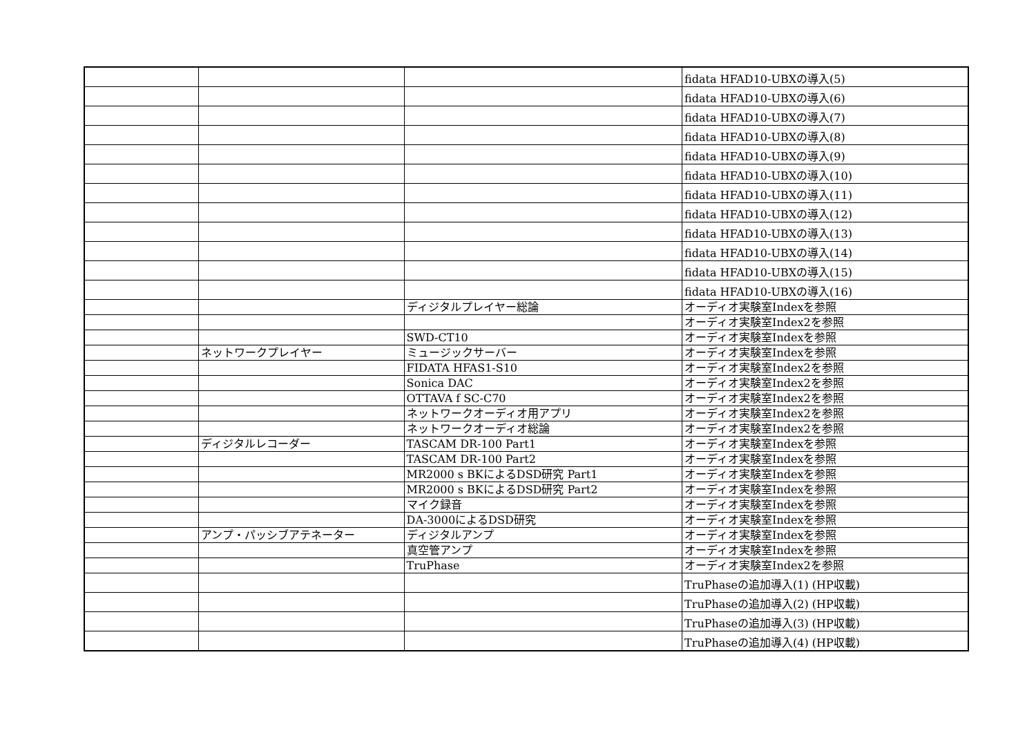| | | | fidata HFAD10-UBXの導入(5) |
| | | | fidata HFAD10-UBXの導入(6) |
| | | | fidata HFAD10-UBXの導入(7) |
| | | | fidata HFAD10-UBXの導入(8) |
| | | | fidata HFAD10-UBXの導入(9) |
| | | | fidata HFAD10-UBXの導入(10) |
| | | | fidata HFAD10-UBXの導入(11) |
| | | | fidata HFAD10-UBXの導入(12) |
| | | | fidata HFAD10-UBXの導入(13) |
| | | | fidata HFAD10-UBXの導入(14) |
| | | | fidata HFAD10-UBXの導入(15) |
| | | | fidata HFAD10-UBXの導入(16) |
| | | ディジタルプレイヤー総論 | オーディオ実験室Indexを参照 |
| | | | オーディオ実験室Index2を参照 |
| | | SWD-CT10 | オーディオ実験室Indexを参照 |
| | ネットワークプレイヤー | ミュージックサーバー | オーディオ実験室Indexを参照 |
| | | FIDATA HFAS1-S10 | オーディオ実験室Index2を参照 |
| | | Sonica DAC | オーディオ実験室Index2を参照 |
| | | OTTAVA f SC-C70 | オーディオ実験室Index2を参照 |
| | | ネットワークオーディオ用アプリ | オーディオ実験室Index2を参照 |
| | | ネットワークオーディオ総論 | オーディオ実験室Index2を参照 |
| | ディジタルレコーダー | TASCAM DR-100 Part1 | オーディオ実験室Indexを参照 |
| | | TASCAM DR-100 Part2 | オーディオ実験室Indexを参照 |
| | | MR2000 s BKによるDSD研究 Part1 | オーディオ実験室Indexを参照 |
| | | MR2000 s BKによるDSD研究 Part2 | オーディオ実験室Indexを参照 |
| | | マイク録音 | オーディオ実験室Indexを参照 |
| | | DA-3000によるDSD研究 | オーディオ実験室Indexを参照 |
| | アンプ・パッシブアテネーター | ディジタルアンプ | オーディオ実験室Indexを参照 |
| | | 真空管アンプ | オーディオ実験室Indexを参照 |
| | | TruPhase | オーディオ実験室Index2を参照 |
| | | | TruPhaseの追加導入(1) (HP収載) |
| | | | TruPhaseの追加導入(2) (HP収載) |
| | | | TruPhaseの追加導入(3) (HP収載) |
| | | | TruPhaseの追加導入(4) (HP収載) |